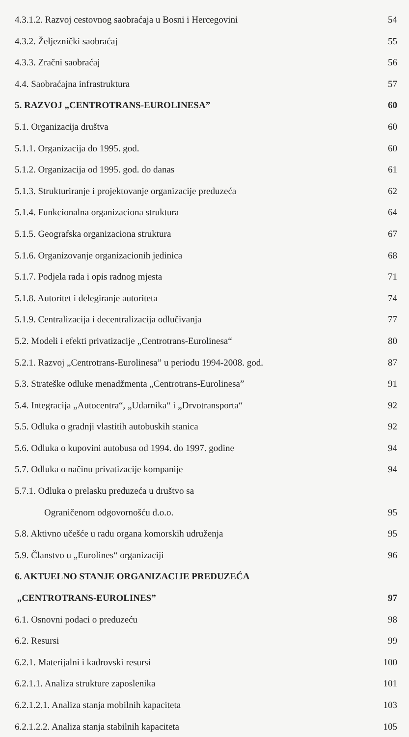4.3.1.2. Razvoj cestovnog saobraćaja u Bosni i Hercegovini 54
4.3.2. Željeznički saobraćaj 55
4.3.3. Zračni saobraćaj 56
4.4. Saobraćajna infrastruktura 57
5. RAZVOJ „CENTROTRANS-EUROLINESA” 60
5.1. Organizacija društva 60
5.1.1. Organizacija do 1995. god. 60
5.1.2. Organizacija od 1995. god. do danas 61
5.1.3. Strukturiranje i projektovanje organizacije preduzeća 62
5.1.4. Funkcionalna organizaciona struktura 64
5.1.5. Geografska organizaciona struktura 67
5.1.6. Organizovanje organizacionih jedinica 68
5.1.7. Podjela rada i opis radnog mjesta 71
5.1.8. Autoritet i delegiranje autoriteta 74
5.1.9. Centralizacija i decentralizacija odlučivanja 77
5.2. Modeli i efekti privatizacije „Centrotrans-Eurolinesa“80
5.2.1. Razvoj „Centrotrans-Eurolinesa” u periodu 1994-2008. god. 87
5.3. Strateške odluke menadžmenta „Centrotrans-Eurolinesa” 91
5.4. Integracija „Autocentra“, „Udarnika“ i „Drvotransporta“92
5.5. Odluka o gradnji vlastitih autobuskih stanica 92
5.6. Odluka o kupovini autobusa od 1994. do 1997. godine 94
5.7. Odluka o načinu privatizacije kompanije 94
5.7.1. Odluka o prelasku preduzeća u društvo sa
Ograničenom odgovornošću d.o.o. 95
5.8. Aktivno učešće u radu organa komorskih udruženja 95
5.9. Članstvo u „Eurolines“ organizaciji 96
6. AKTUELNO STANJE ORGANIZACIJE PREDUZEĆA
„CENTROTRANS-EUROLINES” 97
6.1. Osnovni podaci o preduzeću 98
6.2. Resursi 99
6.2.1. Materijalni i kadrovski resursi 100
6.2.1.1. Analiza strukture zaposlenika 101
6.2.1.2.1. Analiza stanja mobilnih kapaciteta 103
6.2.1.2.2. Analiza stanja stabilnih kapaciteta 105